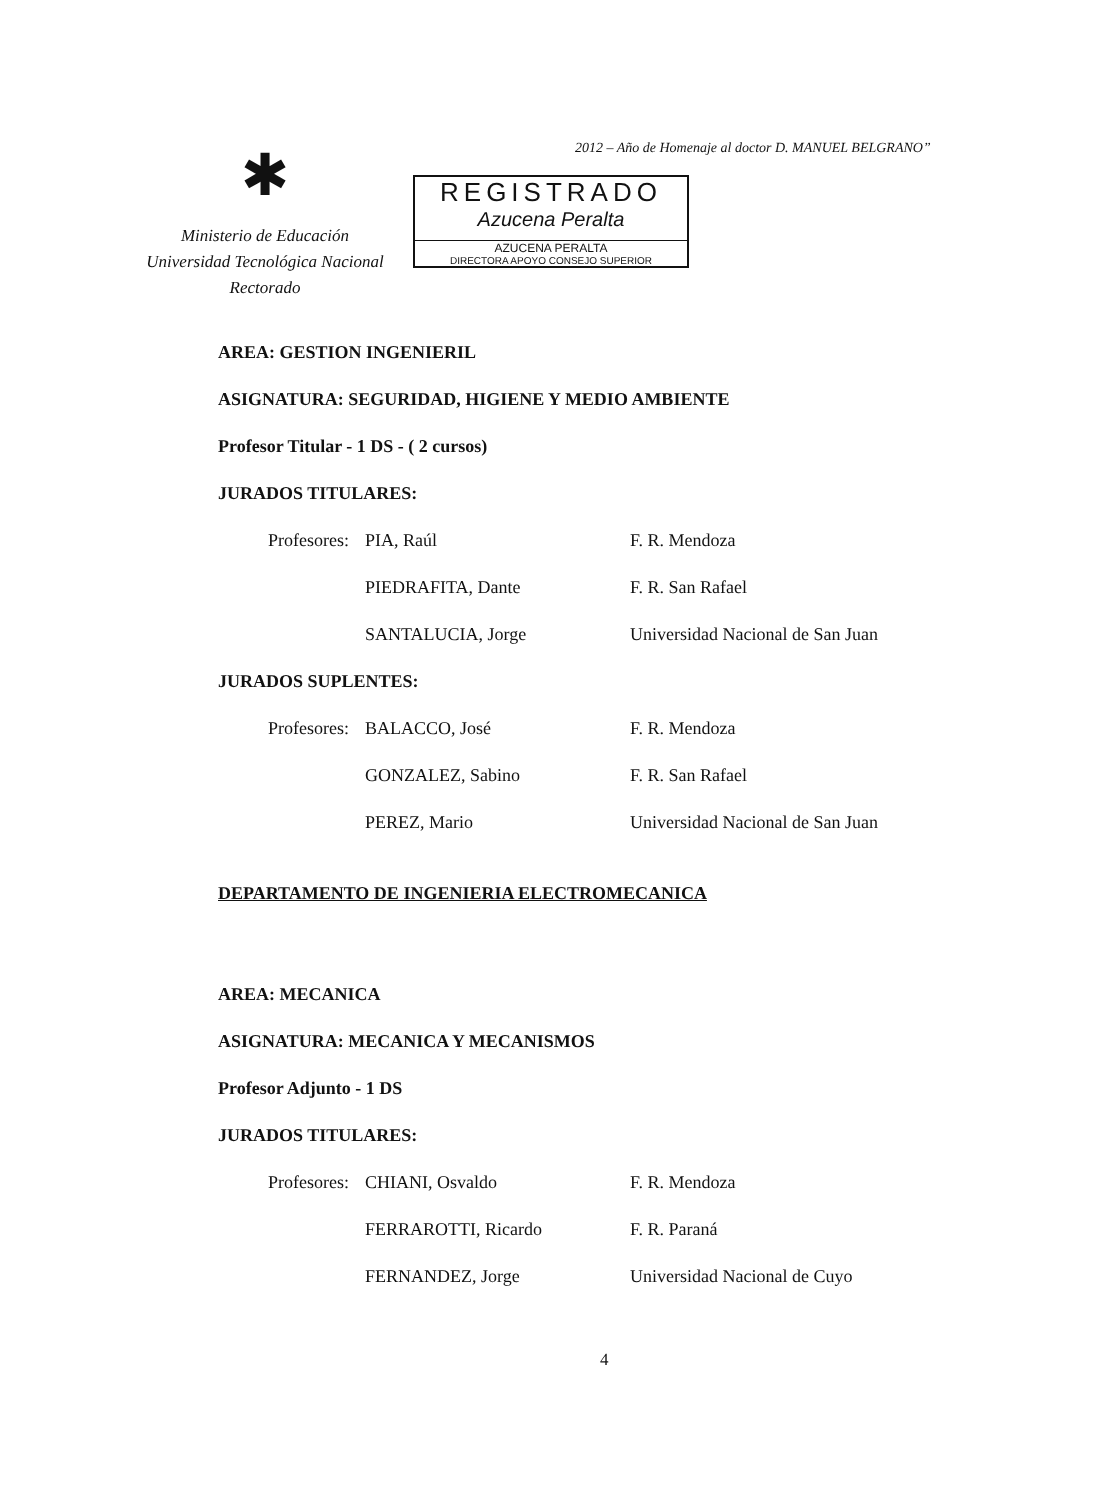2012 – Año de Homenaje al doctor D. MANUEL BELGRANO”
✱
Ministerio de Educación
Universidad Tecnológica Nacional
Rectorado
REGISTRADO
Azucena Peralta
AZUCENA PERALTA
DIRECTORA APOYO CONSEJO SUPERIOR
AREA: GESTION INGENIERIL
ASIGNATURA: SEGURIDAD, HIGIENE Y MEDIO AMBIENTE
Profesor Titular - 1 DS - ( 2 cursos)
JURADOS TITULARES:
Profesores: PIA, Raúl F. R. Mendoza
PIEDRAFITA, Dante F. R. San Rafael
SANTALUCIA, Jorge Universidad Nacional de San Juan
JURADOS SUPLENTES:
Profesores: BALACCO, José F. R. Mendoza
GONZALEZ, Sabino F. R. San Rafael
PEREZ, Mario Universidad Nacional de San Juan
DEPARTAMENTO DE INGENIERIA ELECTROMECANICA
AREA: MECANICA
ASIGNATURA: MECANICA Y MECANISMOS
Profesor Adjunto - 1 DS
JURADOS TITULARES:
Profesores: CHIANI, Osvaldo F. R. Mendoza
FERRAROTTI, Ricardo F. R. Paraná
FERNANDEZ, Jorge Universidad Nacional de Cuyo
4